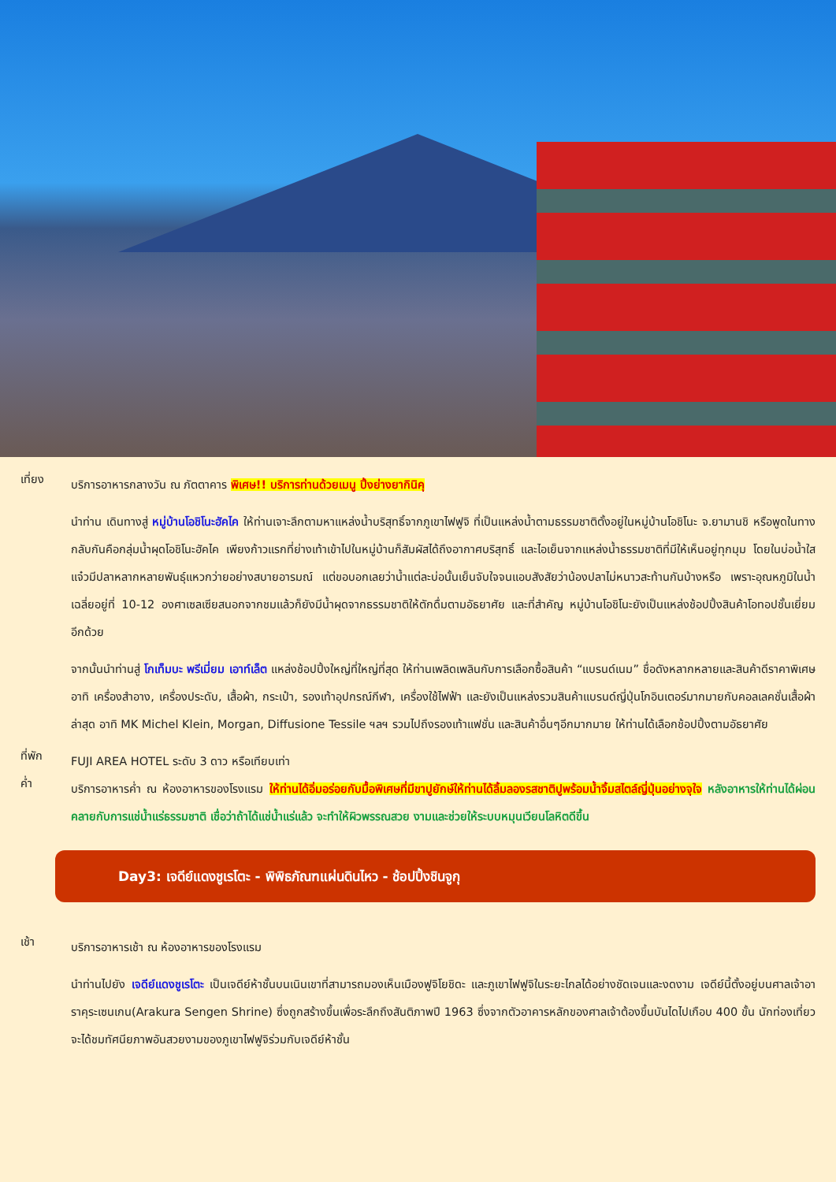เที่ยง
บริการอาหารกลางวัน ณ ภัตตาคาร พิเศษ!! บริการท่านด้วยเมนู ปิ้งย่างยากินิคุ
นำท่าน เดินทางสู่ หมู่บ้านโอชิโนะฮัคไค ให้ท่านเจาะลึกตามหาแหล่งน้ำบริสุทธิ์จากภูเขาไฟฟูจิ ที่เป็นแหล่งน้ำตามธรรมชาติตั้งอยู่ในหมู่บ้านโอชิโนะ จ.ยามานชิ หรือพูดในทางกลับกันคือกลุ่มน้ำผุดโอชิโนะฮัคไค เพียงก้าวแรกที่ย่างเท้าเข้าไปในหมู่บ้านก็สัมผัสได้ถึงอากาศบริสุทธิ์ และไอเย็นจากแหล่งน้ำธรรมชาติที่มีให้เห็นอยู่ทุกมุม โดยในบ่อน้ำใสแจ๋วมีปลาหลากหลายพันธุ์แหวกว่ายอย่างสบายอารมณ์ แต่ขอบอกเลยว่าน้ำแต่ละบ่อนั้นเย็นจับใจจนแอบสังสัยว่าน้องปลาไม่หนาวสะท้านกันบ้างหรือ เพราะอุณหภูมิในน้ำเฉลี่ยอยู่ที่ 10-12 องศาเซลเซียสนอกจากชมแล้วก็ยังมีน้ำผุดจากธรรมชาติให้ตักดื่มตามอัธยาศัย และที่สำคัญ หมู่บ้านโอชิโนะยังเป็นแหล่งช้อปปิ้งสินค้าโอทอปชั้นเยี่ยมอีกด้วย
จากนั้นนำท่านสู่ โกเท็มบะ พรีเมี่ยม เอาท์เล็ต แหล่งช้อปปิ้งใหญ่ที่ใหญ่ที่สุด ให้ท่านเพลิดเพลินกับการเลือกซื้อสินค้า “แบรนด์เนม” ชื่อดังหลากหลายและสินค้าดีราคาพิเศษ อาทิ เครื่องสำอาง, เครื่องประดับ, เสื้อผ้า, กระเป๋า, รองเท้าอุปกรณ์กีฬา, เครื่องใช้ไฟฟ้า และยังเป็นแหล่งรวมสินค้าแบรนด์ญี่ปุ่นโกอินเตอร์มากมายกับคอลเลคชั่นเสื้อผ้าล่าสุด อาทิ MK Michel Klein, Morgan, Diffusione Tessile ฯลฯ รวมไปถึงรองเท้าแฟชั่น และสินค้าอื่นๆอีกมากมาย ให้ท่านได้เลือกช้อปปิ้งตามอัธยาศัย
ที่พัก
FUJI AREA HOTEL ระดับ 3 ดาว หรือเทียบเท่า
ค่ำ
บริการอาหารค่ำ ณ ห้องอาหารของโรงแรม ให้ท่านได้อิ่มอร่อยกับมื้อพิเศษที่มีขาปูยักษ์ให้ท่านได้ลิ้มลองรสชาติปูพร้อมน้ำจิ้มสไตล์ญี่ปุ่นอย่างจุใจ หลังอาหารให้ท่านได้ผ่อนคลายกับการแช่น้ำแร่ธรรมชาติ เชื่อว่าถ้าได้แช่น้ำแร่แล้ว จะทำให้ผิวพรรณสวย งามและช่วยให้ระบบหมุนเวียนโลหิตดีขึ้น
Day3: เจดีย์แดงชูเรโตะ - พิพิธภัณฑแผ่นดินไหว - ช้อปปิ้งชินจูกุ
เช้า
บริการอาหารเช้า ณ ห้องอาหารของโรงแรม
นำท่านไปยัง เจดีย์แดงชูเรโตะ เป็นเจดีย์ห้าชั้นบนเนินเขาที่สามารถมองเห็นเมืองฟูจิโยชิดะ และภูเขาไฟฟูจิในระยะไกลได้อย่างชัดเจนและงดงาม เจดีย์นี้ตั้งอยู่บนศาลเจ้าอาราคุระเซนเกน(Arakura Sengen Shrine) ซึ่งถูกสร้างขึ้นเพื่อระลึกถึงสันติภาพปี 1963 ซึ่งจากตัวอาคารหลักของศาลเจ้าต้องขึ้นบันไดไปเกือบ 400 ขั้น นักท่องเที่ยวจะได้ชมทัศนียภาพอันสวยงามของภูเขาไฟฟูจิร่วมกับเจดีย์ห้าชั้น